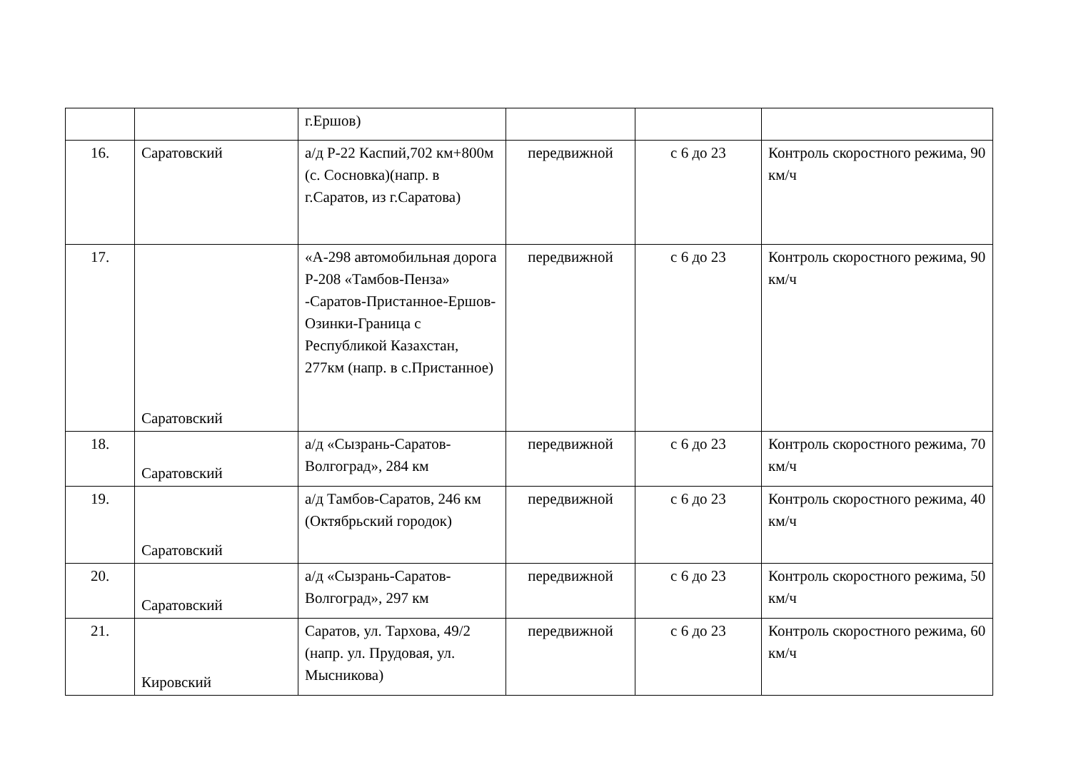| | | г.Ершов) | | | |
| 16. | Саратовский | а/д Р-22 Каспий,702 км+800м (с. Сосновка)(напр. в г.Саратов, из г.Саратова) | передвижной | с 6 до 23 | Контроль скоростного режима, 90 км/ч |
| 17. | Саратовский | «А-298 автомобильная дорога Р-208 «Тамбов-Пенза» -Саратов-Пристанное-Ершов-Озинки-Граница с Республикой Казахстан, 277км (напр. в с.Пристанное) | передвижной | с 6 до 23 | Контроль скоростного режима, 90 км/ч |
| 18. | Саратовский | а/д «Сызрань-Саратов-Волгоград», 284 км | передвижной | с 6 до 23 | Контроль скоростного режима, 70 км/ч |
| 19. | Саратовский | а/д Тамбов-Саратов, 246 км (Октябрьский городок) | передвижной | с 6 до 23 | Контроль скоростного режима, 40 км/ч |
| 20. | Саратовский | а/д «Сызрань-Саратов-Волгоград», 297 км | передвижной | с 6 до 23 | Контроль скоростного режима, 50 км/ч |
| 21. | Кировский | Саратов, ул. Тархова, 49/2 (напр. ул. Прудовая, ул. Мысникова) | передвижной | с 6 до 23 | Контроль скоростного режима, 60 км/ч |